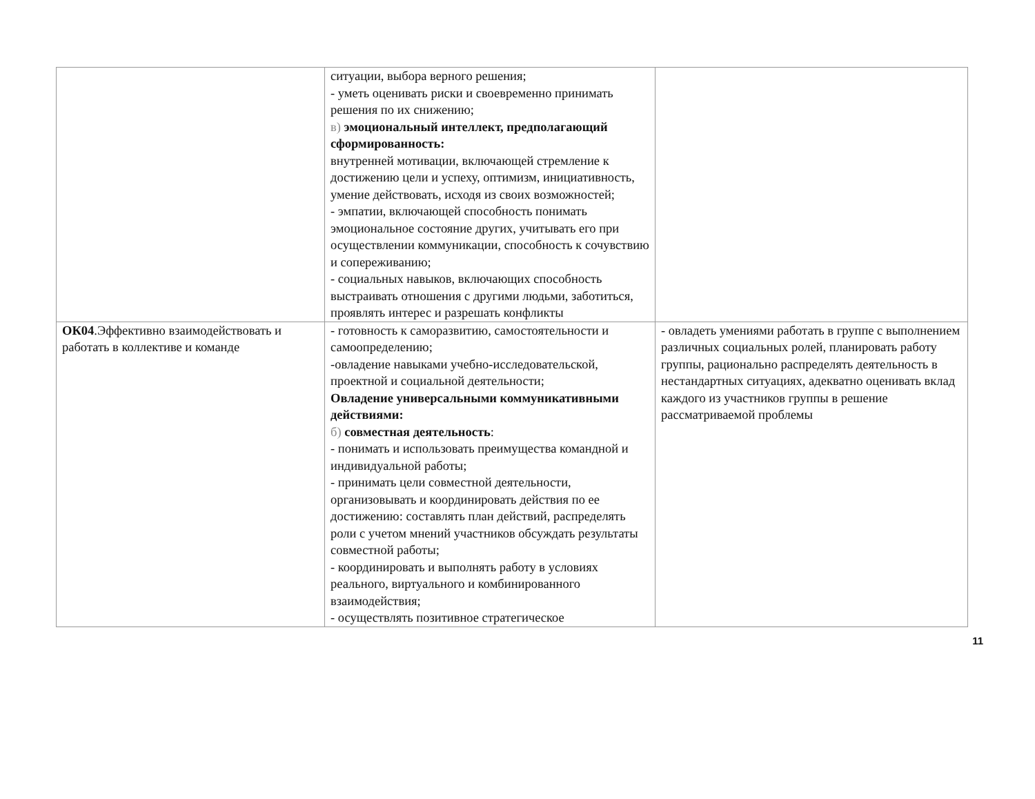| | ситуации, выбора верного решения; - уметь оценивать риски и своевременно принимать решения по их снижению; в) эмоциональный интеллект, предполагающий сформированность: внутренней мотивации, включающей стремление к достижению цели и успеху, оптимизм, инициативность, умение действовать, исходя из своих возможностей; - эмпатии, включающей способность понимать эмоциональное состояние других, учитывать его при осуществлении коммуникации, способность к сочувствию и сопереживанию; - социальных навыков, включающих способность выстраивать отношения с другими людьми, заботиться, проявлять интерес и разрешать конфликты | |
| ОК04 .Эффективно взаимодействовать и работать в коллективе и команде | - готовность к саморазвитию, самостоятельности и самоопределению; -овладение навыками учебно-исследовательской, проектной и социальной деятельности; Овладение универсальными коммуникативными действиями: б) совместная деятельность : - понимать и использовать преимущества командной и индивидуальной работы; - принимать цели совместной деятельности, организовывать и координировать действия по ее достижению: составлять план действий, распределять роли с учетом мнений участников обсуждать результаты совместной работы; - координировать и выполнять работу в условиях реального, виртуального и комбинированного взаимодействия; - осуществлять позитивное стратегическое | - овладеть умениями работать в группе с выполнением различных социальных ролей, планировать работу группы, рационально распределять деятельность в нестандартных ситуациях, адекватно оценивать вклад каждого из участников группы в решение рассматриваемой проблемы |
11